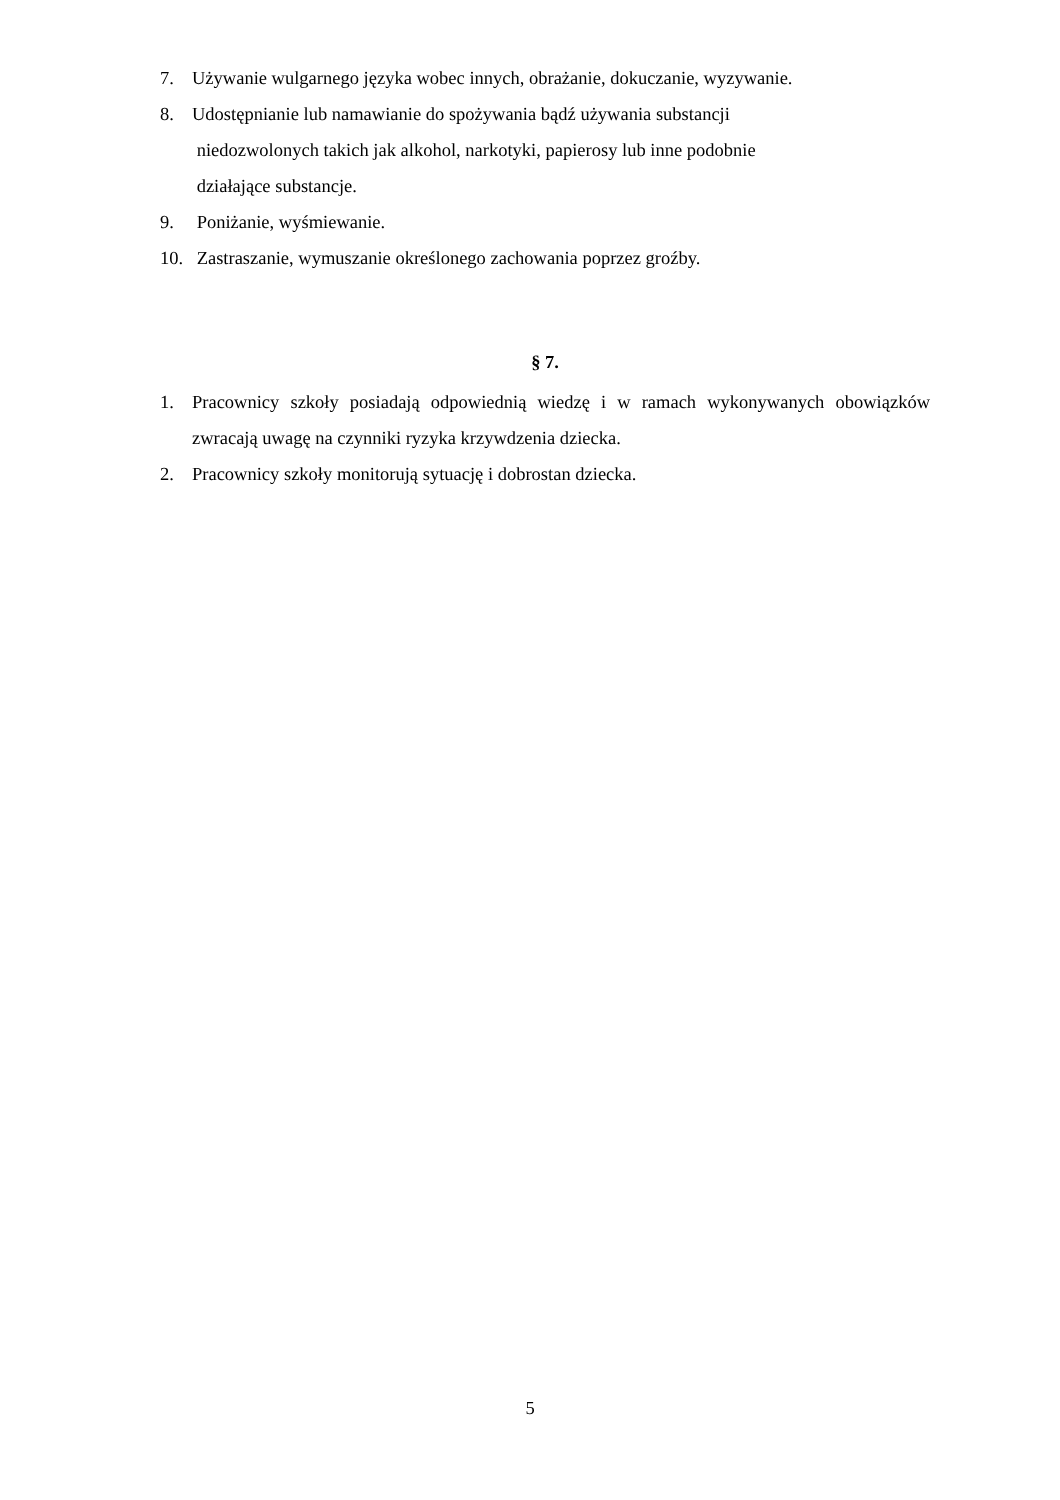7. Używanie wulgarnego języka wobec innych, obrażanie, dokuczanie, wyzywanie.
8. Udostępnianie lub namawianie do spożywania bądź używania substancji
niedozwolonych takich jak alkohol, narkotyki, papierosy lub inne podobnie
działające substancje.
9. Poniżanie, wyśmiewanie.
10. Zastraszanie, wymuszanie określonego zachowania poprzez groźby.
§ 7.
1. Pracownicy szkoły posiadają odpowiednią wiedzę i w ramach wykonywanych obowiązków zwracają uwagę na czynniki ryzyka krzywdzenia dziecka.
2. Pracownicy szkoły monitorują sytuację i dobrostan dziecka.
5